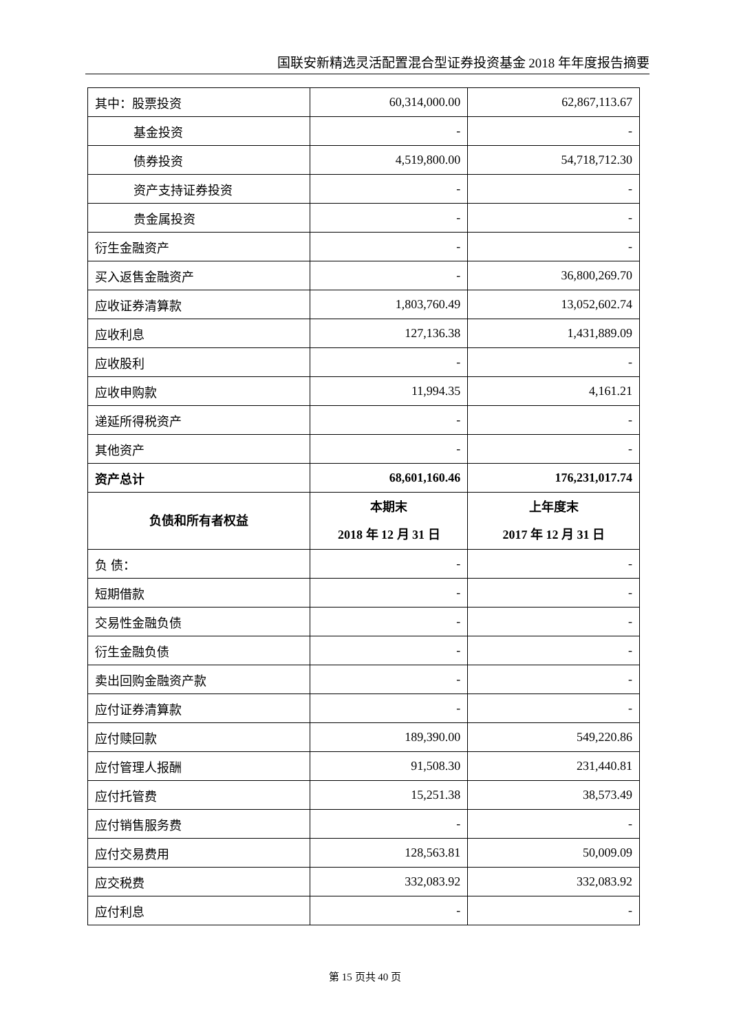国联安新精选灵活配置混合型证券投资基金 2018 年年度报告摘要
| 其中：股票投资 | 60,314,000.00 | 62,867,113.67 |
| 基金投资 | - | - |
| 债券投资 | 4,519,800.00 | 54,718,712.30 |
| 资产支持证券投资 | - | - |
| 贵金属投资 | - | - |
| 衍生金融资产 | - | - |
| 买入返售金融资产 | - | 36,800,269.70 |
| 应收证券清算款 | 1,803,760.49 | 13,052,602.74 |
| 应收利息 | 127,136.38 | 1,431,889.09 |
| 应收股利 | - | - |
| 应收申购款 | 11,994.35 | 4,161.21 |
| 递延所得税资产 | - | - |
| 其他资产 | - | - |
| 资产总计 | 68,601,160.46 | 176,231,017.74 |
| 负债和所有者权益 | 本期末 2018 年 12 月 31 日 | 上年度末 2017 年 12 月 31 日 |
| 负 债： | - | - |
| 短期借款 | - | - |
| 交易性金融负债 | - | - |
| 衍生金融负债 | - | - |
| 卖出回购金融资产款 | - | - |
| 应付证券清算款 | - | - |
| 应付赎回款 | 189,390.00 | 549,220.86 |
| 应付管理人报酬 | 91,508.30 | 231,440.81 |
| 应付托管费 | 15,251.38 | 38,573.49 |
| 应付销售服务费 | - | - |
| 应付交易费用 | 128,563.81 | 50,009.09 |
| 应交税费 | 332,083.92 | 332,083.92 |
| 应付利息 | - | - |
第 15 页共 40 页